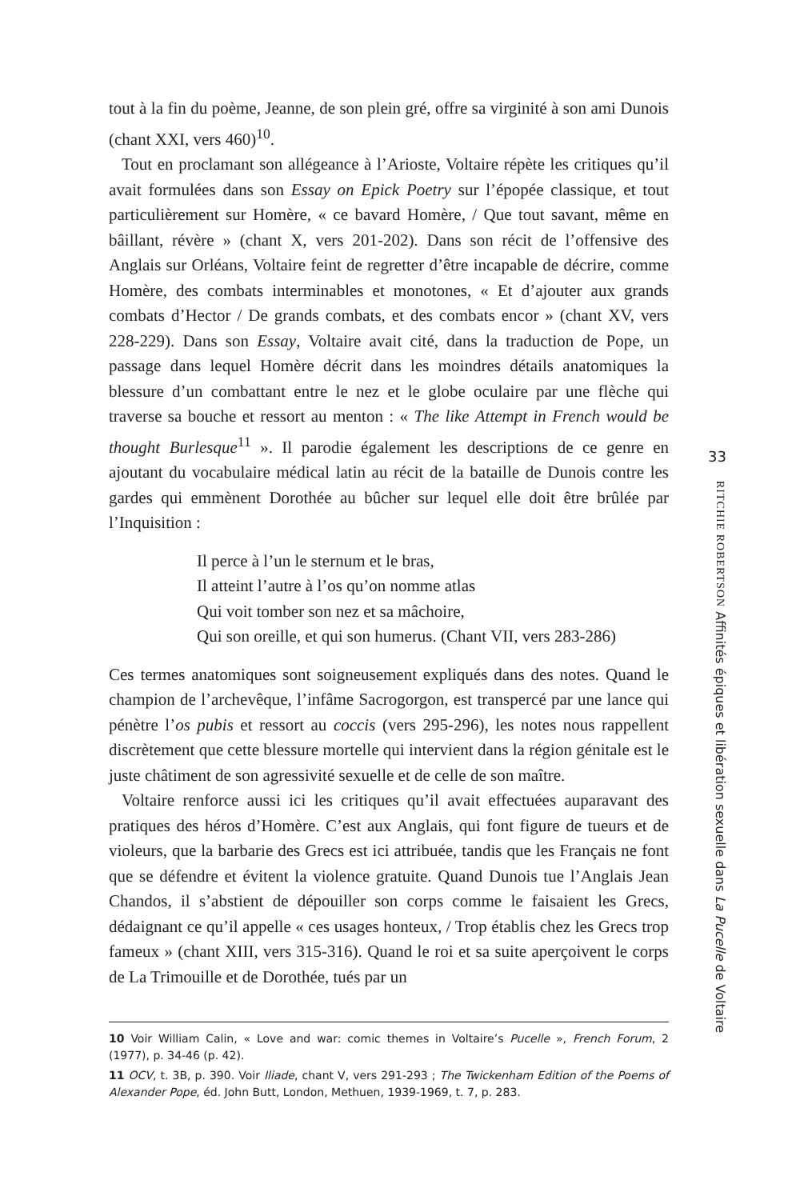tout à la fin du poème, Jeanne, de son plein gré, offre sa virginité à son ami Dunois (chant XXI, vers 460)<sup>10</sup>.
Tout en proclamant son allégeance à l’Arioste, Voltaire répète les critiques qu’il avait formulées dans son Essay on Epick Poetry sur l’épopée classique, et tout particulièrement sur Homère, « ce bavard Homère, / Que tout savant, même en bâillant, révère » (chant X, vers 201-202). Dans son récit de l’offensive des Anglais sur Orléans, Voltaire feint de regretter d’être incapable de décrire, comme Homère, des combats interminables et monotones, « Et d’ajouter aux grands combats d’Hector / De grands combats, et des combats encor » (chant XV, vers 228-229). Dans son Essay, Voltaire avait cité, dans la traduction de Pope, un passage dans lequel Homère décrit dans les moindres détails anatomiques la blessure d’un combattant entre le nez et le globe oculaire par une flèche qui traverse sa bouche et ressort au menton : « The like Attempt in French would be thought Burlesque<sup>11</sup> ». Il parodie également les descriptions de ce genre en ajoutant du vocabulaire médical latin au récit de la bataille de Dunois contre les gardes qui emmènent Dorothée au bûcher sur lequel elle doit être brûlée par l’Inquisition :
Il perce à l’un le sternum et le bras,
Il atteint l’autre à l’os qu’on nomme atlas
Qui voit tomber son nez et sa mâchoire,
Qui son oreille, et qui son humerus. (Chant VII, vers 283-286)
Ces termes anatomiques sont soigneusement expliqués dans des notes. Quand le champion de l’archevêque, l’infâme Sacrogorgon, est transpercé par une lance qui pénètre l’os pubis et ressort au coccis (vers 295-296), les notes nous rappellent discrètement que cette blessure mortelle qui intervient dans la région génitale est le juste châtiment de son agressivité sexuelle et de celle de son maître.
Voltaire renforce aussi ici les critiques qu’il avait effectuées auparavant des pratiques des héros d’Homère. C’est aux Anglais, qui font figure de tueurs et de violeurs, que la barbarie des Grecs est ici attribuée, tandis que les Français ne font que se défendre et évitent la violence gratuite. Quand Dunois tue l’Anglais Jean Chandos, il s’abstient de dépouiller son corps comme le faisaient les Grecs, dédaignant ce qu’il appelle « ces usages honteux, / Trop établis chez les Grecs trop fameux » (chant XIII, vers 315-316). Quand le roi et sa suite aperçoivent le corps de La Trimouille et de Dorothée, tués par un
10 Voir William Calin, « Love and war: comic themes in Voltaire’s Pucelle », French Forum, 2 (1977), p. 34-46 (p. 42).
11 OCV, t. 3B, p. 390. Voir Iliade, chant V, vers 291-293 ; The Twickenham Edition of the Poems of Alexander Pope, éd. John Butt, London, Methuen, 1939-1969, t. 7, p. 283.
33
RITCHIE ROBERTSON Affinités épiques et libération sexuelle dans La Pucelle de Voltaire